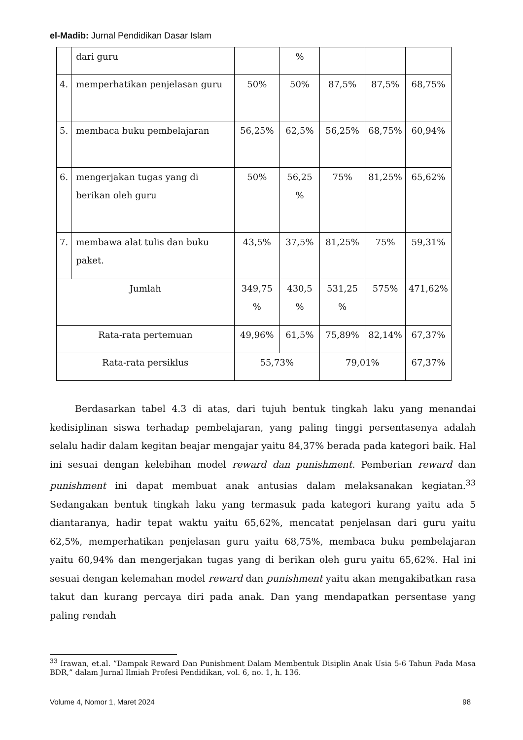el-Madib: Jurnal Pendidikan Dasar Islam
| | dari guru | | % | | | |
| 4. | memperhatikan penjelasan guru | 50% | 50% | 87,5% | 87,5% | 68,75% |
| 5. | membaca buku pembelajaran | 56,25% | 62,5% | 56,25% | 68,75% | 60,94% |
| 6. | mengerjakan tugas yang di berikan oleh guru | 50% | 56,25 % | 75% | 81,25% | 65,62% |
| 7. | membawa alat tulis dan buku paket. | 43,5% | 37,5% | 81,25% | 75% | 59,31% |
| Jumlah | | 349,75 % | 430,5 % | 531,25 % | 575% | 471,62% |
| Rata-rata pertemuan | | 49,96% | 61,5% | 75,89% | 82,14% | 67,37% |
| Rata-rata persiklus | | 55,73% | | 79,01% | | 67,37% |
Berdasarkan tabel 4.3 di atas, dari tujuh bentuk tingkah laku yang menandai kedisiplinan siswa terhadap pembelajaran, yang paling tinggi persentasenya adalah selalu hadir dalam kegitan beajar mengajar yaitu 84,37% berada pada kategori baik. Hal ini sesuai dengan kelebihan model reward dan punishment. Pemberian reward dan punishment ini dapat membuat anak antusias dalam melaksanakan kegiatan.<sup>33</sup> Sedangakan bentuk tingkah laku yang termasuk pada kategori kurang yaitu ada 5 diantaranya, hadir tepat waktu yaitu 65,62%, mencatat penjelasan dari guru yaitu 62,5%, memperhatikan penjelasan guru yaitu 68,75%, membaca buku pembelajaran yaitu 60,94% dan mengerjakan tugas yang di berikan oleh guru yaitu 65,62%. Hal ini sesuai dengan kelemahan model reward dan punishment yaitu akan mengakibatkan rasa takut dan kurang percaya diri pada anak. Dan yang mendapatkan persentase yang paling rendah
<sup>33</sup> Irawan, et.al. ”Dampak Reward Dan Punishment Dalam Membentuk Disiplin Anak Usia 5-6 Tahun Pada Masa BDR,” dalam Jurnal Ilmiah Profesi Pendidikan, vol. 6, no. 1, h. 136.
Volume 4, Nomor 1, Maret 2024 98